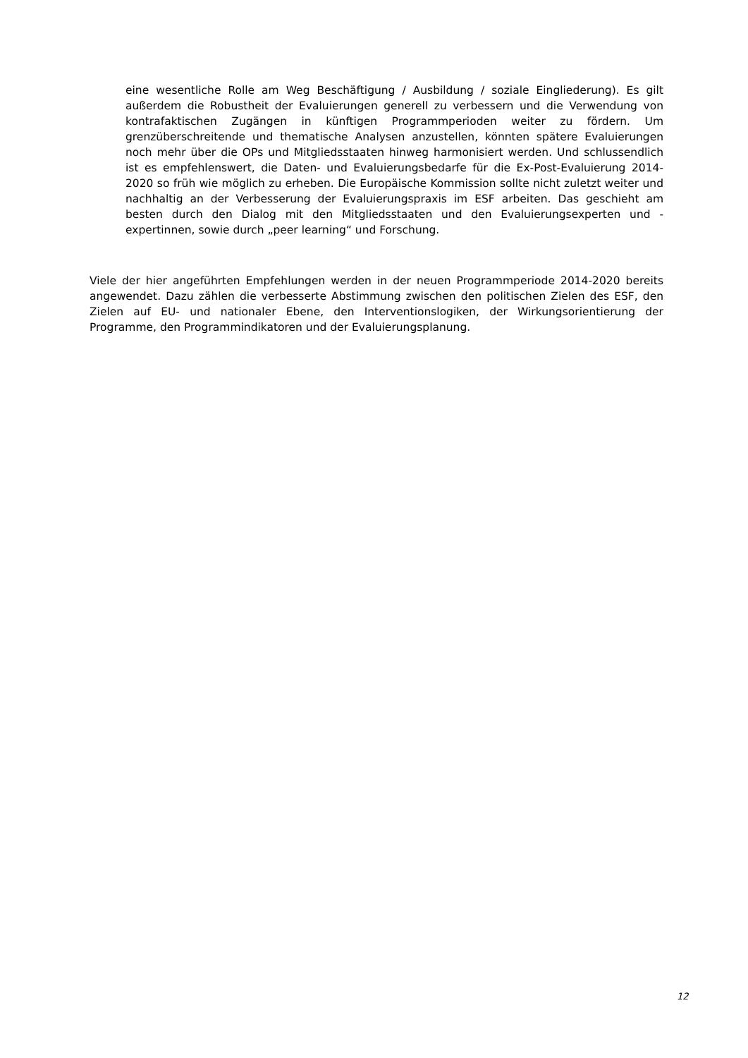eine wesentliche Rolle am Weg Beschäftigung / Ausbildung / soziale Eingliederung). Es gilt außerdem die Robustheit der Evaluierungen generell zu verbessern und die Verwendung von kontrafaktischen Zugängen in künftigen Programmperioden weiter zu fördern. Um grenzüberschreitende und thematische Analysen anzustellen, könnten spätere Evaluierungen noch mehr über die OPs und Mitgliedsstaaten hinweg harmonisiert werden. Und schlussendlich ist es empfehlenswert, die Daten- und Evaluierungsbedarfe für die Ex-Post-Evaluierung 2014-2020 so früh wie möglich zu erheben. Die Europäische Kommission sollte nicht zuletzt weiter und nachhaltig an der Verbesserung der Evaluierungspraxis im ESF arbeiten. Das geschieht am besten durch den Dialog mit den Mitgliedsstaaten und den Evaluierungsexperten und -expertinnen, sowie durch „peer learning“ und Forschung.
Viele der hier angeführten Empfehlungen werden in der neuen Programmperiode 2014-2020 bereits angewendet. Dazu zählen die verbesserte Abstimmung zwischen den politischen Zielen des ESF, den Zielen auf EU- und nationaler Ebene, den Interventionslogiken, der Wirkungsorientierung der Programme, den Programmindikatoren und der Evaluierungsplanung.
12